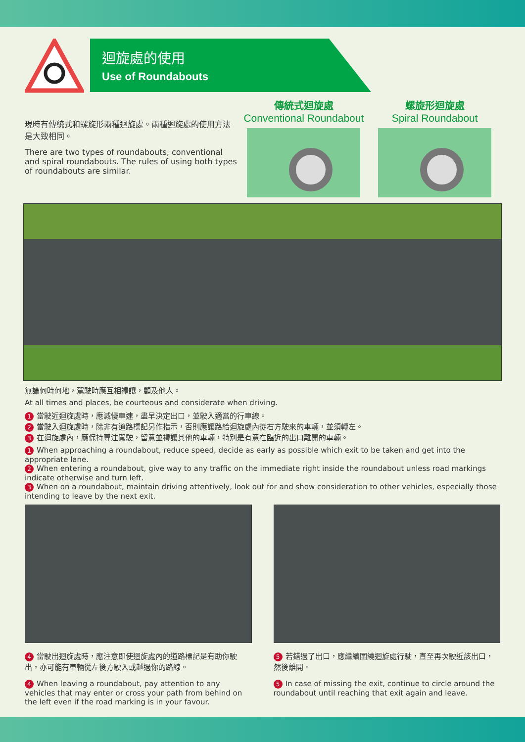迴旋處的使用
Use of Roundabouts
現時有傳統式和螺旋形兩種迴旋處。兩種迴旋處的使用方法是大致相同。
There are two types of roundabouts, conventional and spiral roundabouts. The rules of using both types of roundabouts are similar.
傳統式迴旋處
Conventional Roundabout
螺旋形迴旋處
Spiral Roundabout
無論何時何地，駕駛時應互相禮讓，顧及他人。
At all times and places, be courteous and considerate when driving.
1 當駛近迴旋處時，應減慢車速，盡早決定出口，並駛入適當的行車線。
2 當駛入迴旋處時，除非有道路標記另作指示，否則應讓路給迴旋處內從右方駛來的車輛，並須轉左。
3 在迴旋處內，應保持專注駕駛，留意並禮讓其他的車輛，特別是有意在臨近的出口離開的車輛。
1 When approaching a roundabout, reduce speed, decide as early as possible which exit to be taken and get into the appropriate lane.
2 When entering a roundabout, give way to any traffic on the immediate right inside the roundabout unless road markings indicate otherwise and turn left.
3 When on a roundabout, maintain driving attentively, look out for and show consideration to other vehicles, especially those intending to leave by the next exit.
4 當駛出迴旋處時，應注意即使迴旋處內的道路標記是有助你駛出，亦可能有車輛從左後方駛入或越過你的路線。
4 When leaving a roundabout, pay attention to any vehicles that may enter or cross your path from behind on the left even if the road marking is in your favour.
5 若錯過了出口，應繼續圍繞迴旋處行駛，直至再次駛近該出口，然後離開。
5 In case of missing the exit, continue to circle around the roundabout until reaching that exit again and leave.